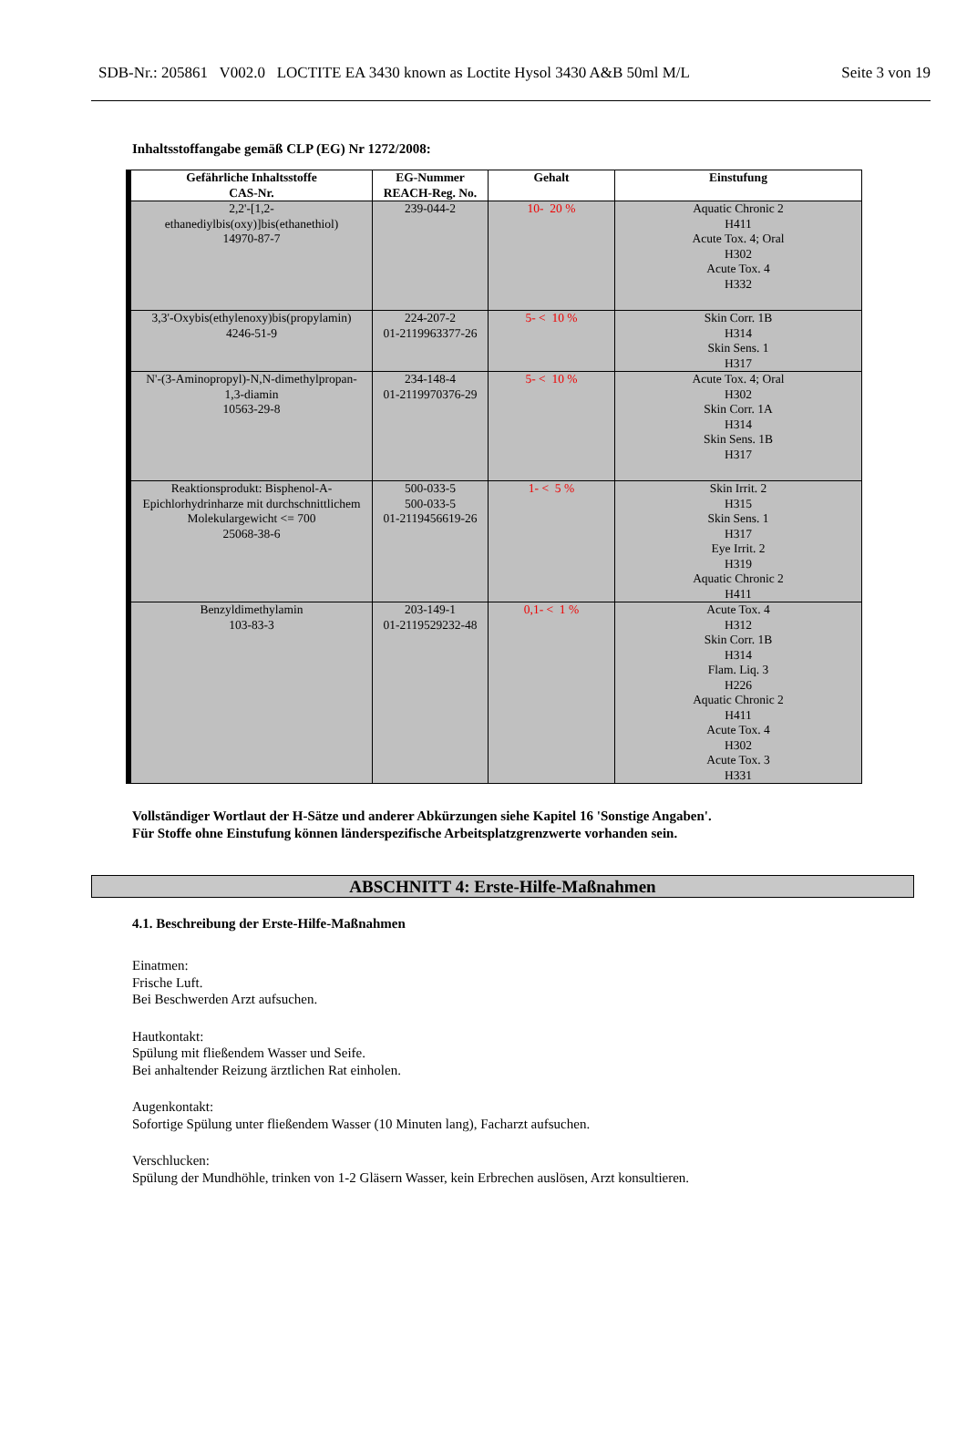SDB-Nr.: 205861 V002.0 LOCTITE EA 3430 known as Loctite Hysol 3430 A&B 50ml M/L Seite 3 von 19
Inhaltsstoffangabe gemäß CLP (EG) Nr 1272/2008:
| Gefährliche Inhaltsstoffe CAS-Nr. | EG-Nummer REACH-Reg. No. | Gehalt | Einstufung |
| --- | --- | --- | --- |
| 2,2'-[1,2- ethanediylbis(oxy)]bis(ethanethiol) 14970-87-7 | 239-044-2 | 10- 20 % | Aquatic Chronic 2 H411 Acute Tox. 4; Oral H302 Acute Tox. 4 H332 |
| 3,3'-Oxybis(ethylenoxy)bis(propylamin) 4246-51-9 | 224-207-2 01-2119963377-26 | 5- < 10 % | Skin Corr. 1B H314 Skin Sens. 1 H317 |
| N'-(3-Aminopropyl)-N,N-dimethylpropan- 1,3-diamin 10563-29-8 | 234-148-4 01-2119970376-29 | 5- < 10 % | Acute Tox. 4; Oral H302 Skin Corr. 1A H314 Skin Sens. 1B H317 |
| Reaktionsprodukt: Bisphenol-A- Epichlorhydrinharze mit durchschnittlichem Molekulargewicht <= 700 25068-38-6 | 500-033-5 500-033-5 01-2119456619-26 | 1- < 5 % | Skin Irrit. 2 H315 Skin Sens. 1 H317 Eye Irrit. 2 H319 Aquatic Chronic 2 H411 |
| Benzyldimethylamin 103-83-3 | 203-149-1 01-2119529232-48 | 0,1- < 1 % | Acute Tox. 4 H312 Skin Corr. 1B H314 Flam. Liq. 3 H226 Aquatic Chronic 2 H411 Acute Tox. 4 H302 Acute Tox. 3 H331 |
Vollständiger Wortlaut der H-Sätze und anderer Abkürzungen siehe Kapitel 16 'Sonstige Angaben'.
Für Stoffe ohne Einstufung können länderspezifische Arbeitsplatzgrenzwerte vorhanden sein.
ABSCHNITT 4: Erste-Hilfe-Maßnahmen
4.1. Beschreibung der Erste-Hilfe-Maßnahmen
Einatmen:
Frische Luft.
Bei Beschwerden Arzt aufsuchen.
Hautkontakt:
Spülung mit fließendem Wasser und Seife.
Bei anhaltender Reizung ärztlichen Rat einholen.
Augenkontakt:
Sofortige Spülung unter fließendem Wasser (10 Minuten lang), Facharzt aufsuchen.
Verschlucken:
Spülung der Mundhöhle, trinken von 1-2 Gläsern Wasser, kein Erbrechen auslösen, Arzt konsultieren.